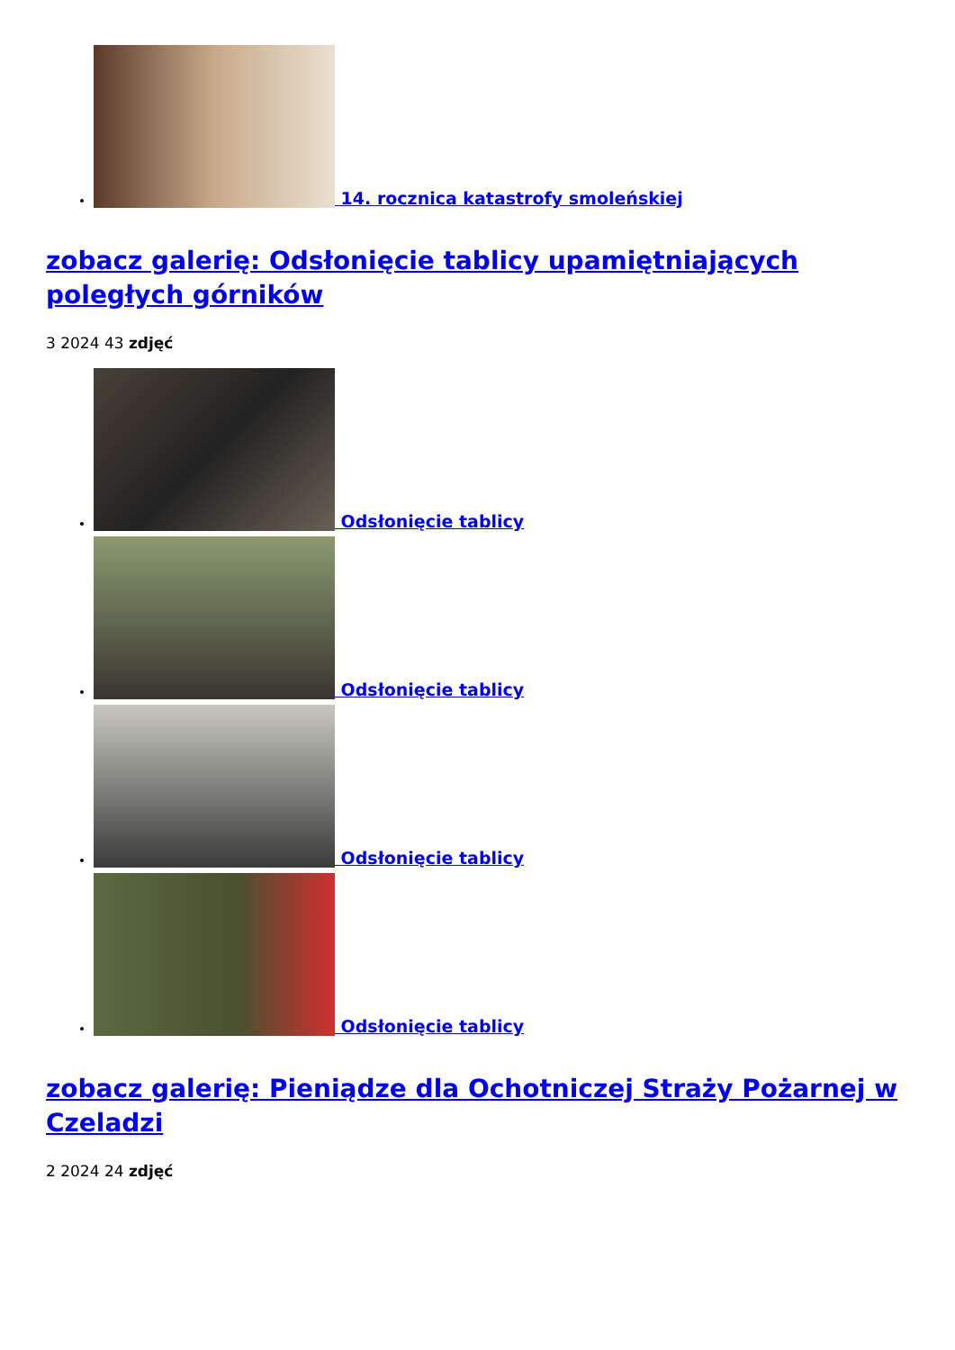14. rocznica katastrofy smoleńskiej
zobacz galerię: Odsłonięcie tablicy upamiętniających poległych górników
3 2024 43 zdjęć
Odsłonięcie tablicy
Odsłonięcie tablicy
Odsłonięcie tablicy
Odsłonięcie tablicy
zobacz galerię: Pieniądze dla Ochotniczej Straży Pożarnej w Czeladzi
2 2024 24 zdjęć